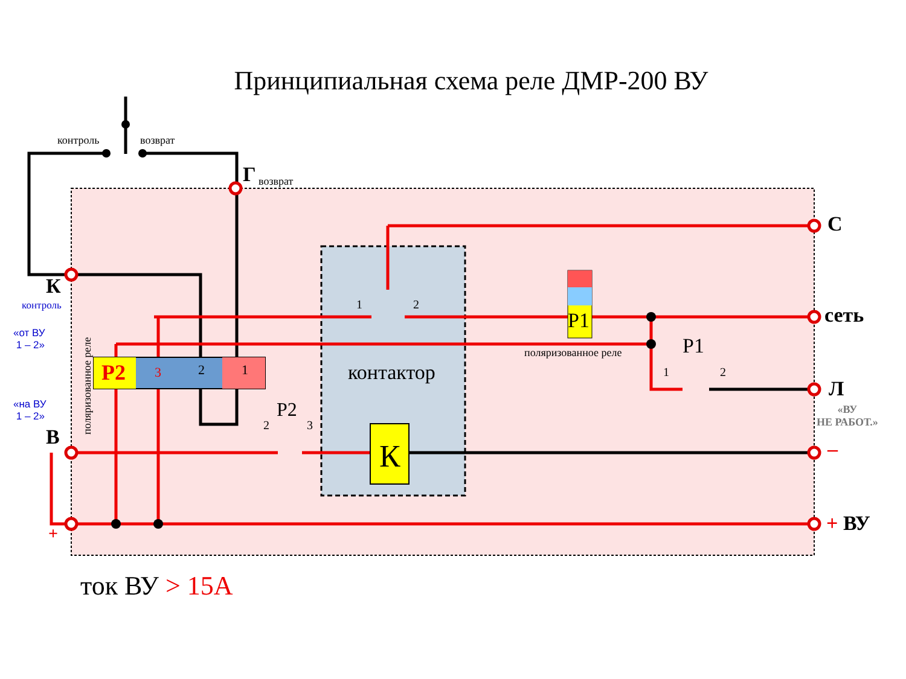Принципиальная схема реле ДМР-200 ВУ
контроль возврат
Г возврат
К
контроль
«от ВУ
1 – 2»
«на ВУ
1 – 2»
В
+
поляризованное реле
Р2 3 2 1
1 2
контактор
Р2
2 3
К
Р1
поляризованное реле Р1
1 2
С
сеть
Л
«ВУ
НЕ РАБОТ.»
–
+ ВУ
ток ВУ > 15А